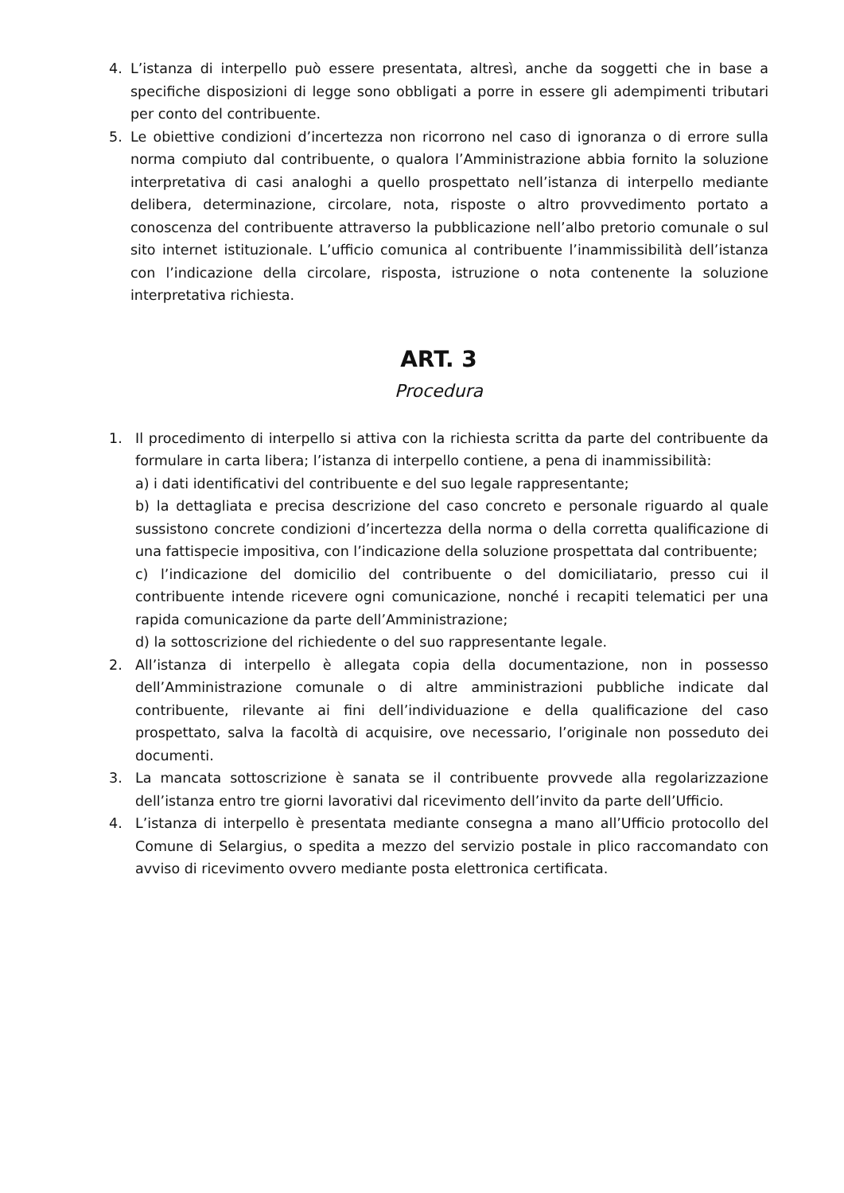4. L’istanza di interpello può essere presentata, altresì, anche da soggetti che in base a specifiche disposizioni di legge sono obbligati a porre in essere gli adempimenti tributari per conto del contribuente.
5. Le obiettive condizioni d’incertezza non ricorrono nel caso di ignoranza o di errore sulla norma compiuto dal contribuente, o qualora l’Amministrazione abbia fornito la soluzione interpretativa di casi analoghi a quello prospettato nell’istanza di interpello mediante delibera, determinazione, circolare, nota, risposte o altro provvedimento portato a conoscenza del contribuente attraverso la pubblicazione nell’albo pretorio comunale o sul sito internet istituzionale. L’ufficio comunica al contribuente l’inammissibilità dell’istanza con l’indicazione della circolare, risposta, istruzione o nota contenente la soluzione interpretativa richiesta.
ART. 3
Procedura
1. Il procedimento di interpello si attiva con la richiesta scritta da parte del contribuente da formulare in carta libera; l’istanza di interpello contiene, a pena di inammissibilità:
a) i dati identificativi del contribuente e del suo legale rappresentante;
b) la dettagliata e precisa descrizione del caso concreto e personale riguardo al quale sussistono concrete condizioni d’incertezza della norma o della corretta qualificazione di una fattispecie impositiva, con l’indicazione della soluzione prospettata dal contribuente;
c) l’indicazione del domicilio del contribuente o del domiciliatario, presso cui il contribuente intende ricevere ogni comunicazione, nonché i recapiti telematici per una rapida comunicazione da parte dell’Amministrazione;
d) la sottoscrizione del richiedente o del suo rappresentante legale.
2. All’istanza di interpello è allegata copia della documentazione, non in possesso dell’Amministrazione comunale o di altre amministrazioni pubbliche indicate dal contribuente, rilevante ai fini dell’individuazione e della qualificazione del caso prospettato, salva la facoltà di acquisire, ove necessario, l’originale non posseduto dei documenti.
3. La mancata sottoscrizione è sanata se il contribuente provvede alla regolarizzazione dell’istanza entro tre giorni lavorativi dal ricevimento dell’invito da parte dell’Ufficio.
4. L’istanza di interpello è presentata mediante consegna a mano all’Ufficio protocollo del Comune di Selargius, o spedita a mezzo del servizio postale in plico raccomandato con avviso di ricevimento ovvero mediante posta elettronica certificata.